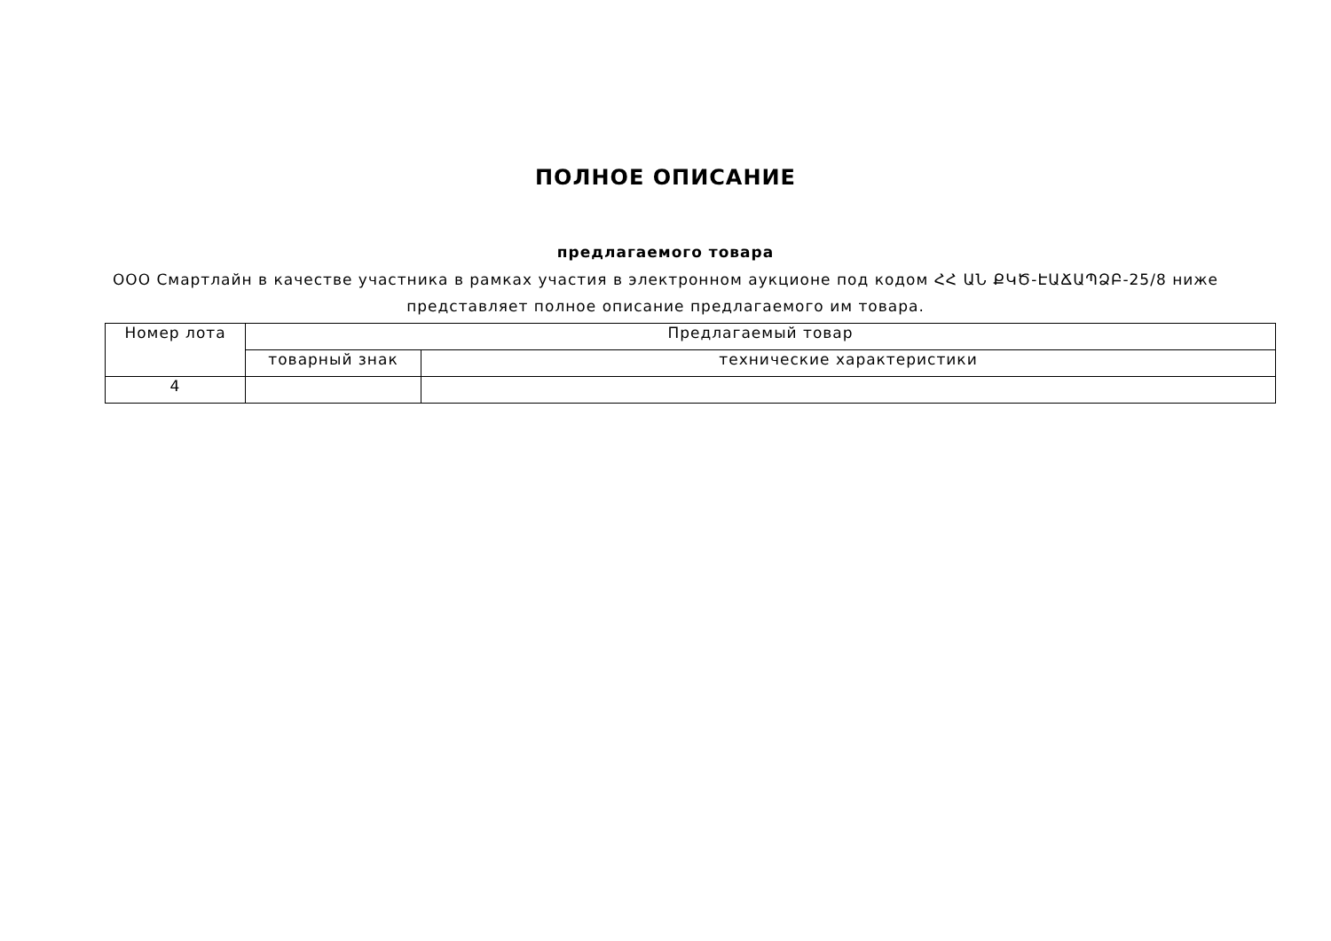ПОЛНОЕ ОПИСАНИЕ
предлагаемого товара
ООО Смартлайн в качестве участника в рамках участия в электронном аукционе под кодом ՀՀ ԱՆ ՔԿԾ-ԷԱՃԱՊՁԲ-25/8 ниже представляет полное описание предлагаемого им товара.
| Номер лота | Предлагаемый товар | |
| --- | --- | --- |
| | товарный знак | технические характеристики |
| 4 | | |